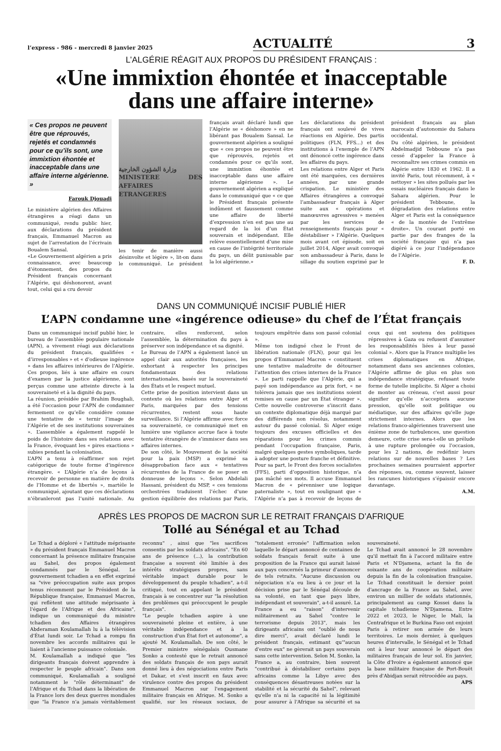l’express - 986 - mercredi 8 janvier 2025
ACTUALITÉ 3
L’ALGÉRIE RÉAGIT AUX PROPOS DU PRÉSIDENT FRANÇAIS :
«Une immixtion éhontée et inacceptable
dans une affaire interne»
« Ces propos ne peuvent être que réprouvés, rejetés et condamnés pour ce qu’ils sont, une immixtion éhontée et inacceptable dans une affaire interne algérienne. »
Farouk Djouadi
Le ministère algérien des Affaires étrangères a réagi dans un communiqué, rendu public hier, aux déclarations du président français, Emmanuel Macron au sujet de l’arrestation de l’écrivain Boualem Sansal.
«Le Gouvernement algérien a pris connaissance, avec beaucoup d’étonnement, des propos du Président français concernant l’Algérie, qui déshonorent, avant tout, celui qui a cru devoir
وزارة الشؤون الخارجية
MINISTERE DES AFFAIRES ETRANGERES
les tenir de manière aussi désinvolte et légère », lit-on dans le communiqué. Le président français avait déclaré lundi que l’Algérie se « déshonore » en ne libérant pas Boualem Sansal. Le gouvernement algérien a souligné que « ces propos ne peuvent être que réprouvés, rejetés et condamnés pour ce qu’ils sont, une immixtion éhontée et inacceptable dans une affaire interne algérienne ». Le gouvernement algérien a expliqué dans le communiqué que « ce que le Président français présente indûment et faussement comme une affaire de liberté d’expression n’en est pas une au regard de la loi d’un État souverain et indépendant. Elle relève essentiellement d’une mise en cause de l’intégrité territoriale du pays, un délit punissable par la loi algérienne.»
Les déclarations du président français ont soulevé de vives réactions en Algérie. Des partis politiques (FLN, FFS...) et des institutions à l’exemple de l’APN ont dénoncé cette ingérence dans les affaires du pays.
Les relations entre Alger et Paris ont été marquées, ces dernières années, par une grande crispation. Le ministère des Affaires étrangères a convoqué l’ambassadeur français à Alger suite aux « opérations et manœuvres agressives » menées par les services de renseignements français pour « déstabiliser » l’Algérie. Quelques mois avant cet épisode, soit en juillet 2014, Alger avait convoqué son ambassadeur à Paris, dans le sillage du soutien exprimé par le président français au plan marocain d’autonomie du Sahara occidental.
Du côté algérien, le président Abdelmadjid Tebboune n’a pas cessé d’appeler la France à reconnaître ses crimes commis en Algérie entre 1830 et 1962. Il a invité Paris, tout récemment, à « nettoyer » les sites pollués par les essais nucléaires français dans le Sahara algérien. Pour le président Tebboune, la dégradation des relations entre Alger et Paris est la conséquence « de la montée de l’extrême droite». Un courant porté en partie par des franges de la société française qui n’a pas digéré à ce jour l’indépendance de l’Algérie.
F. D.
DANS UN COMMUNIQUÉ INCISIF PUBLIÉ HIER
L’APN condamne une «ingérence odieuse» du chef de l’État français
Dans un communiqué incisif publié hier, le bureau de l’assemblée populaire nationale (APN), a vivement réagi aux déclarations du président français, qualifiées « d’irresponsables » et « d’odieuse ingérence » dans les affaires intérieures de l’Algérie. Ces propos, liés à une affaire en cours d’examen par la justice algérienne, sont perçus comme une atteinte directe à la souveraineté et à la dignité du pays.
La réunion, présidée par Brahim Boughali, a été l’occasion pour l’APN de condamner fermement ce qu’elle considère comme une tentative de « ternir l’image de l’Algérie et de ses institutions souveraines ». L’assemblée a également rappelé le poids de l’histoire dans ses relations avec la France, évoquant les « pires exactions » subies pendant la colonisation.
L’APN a tenu à réaffirmer son rejet catégorique de toute forme d’ingérence étrangère. « L’Algérie n’a de leçons à recevoir de personne en matière de droits de l’Homme et de libertés », martèle le communiqué, ajoutant que ces déclarations n’ébranleront pas l’unité nationale. Au contraire, elles renforcent, selon l’assemblée, la détermination du pays à préserver son indépendance et sa dignité.
Le Bureau de l’APN a également lancé un appel clair aux autorités françaises, les exhortant à respecter les principes fondamentaux des relations internationales, basés sur la souveraineté des États et le respect mutuel.
Cette prise de position intervient dans un contexte où les relations entre Alger et Paris, marquées par des tensions récurrentes, restent sous haute surveillance. Si l’Algérie affirme avec force sa souveraineté, ce communiqué met en lumière une vigilance accrue face à toute tentative étrangère de s’immiscer dans ses affaires internes.
De son côté, le Mouvement de la société pour la paix (MSP) a exprimé sa désapprobation face aux « tentatives récurrentes de la France de se poser en donneuse de leçons ». Selon Abdelali Hassani, président du MSP, « ces tensions orchestrées traduisent l’échec d’une gestion équilibrée des relations par Paris, toujours empêtrée dans son passé colonial ».
Même ton indigné chez le Front de libération nationale (FLN), pour qui les propos d’Emmanuel Macron « constituent une tentative maladroite de détourner l’attention des crises internes de la France ». Le parti rappelle que l’Algérie, qui a payé son indépendance au prix fort, « ne tolérera jamais que ses institutions soient remises en cause par un État étranger ». Cette nouvelle controverse s’inscrit dans un contexte diplomatique déjà marqué par des différends non résolus, notamment autour du passé colonial. Si Alger exige toujours des excuses officielles et des réparations pour les crimes commis pendant l’occupation française, Paris, malgré quelques gestes symboliques, tarde à adopter une posture franche et définitive.
Pour sa part, le Front des forces socialistes (FFS), parti d’opposition historique, n’a pas mâché ses mots. Il accuse Emmanuel Macron de « pérenniser une logique paternaliste », tout en soulignant que « l’Algérie n’a pas à recevoir de leçons de ceux qui ont soutenu des politiques répressives à Gaza ou refusent d’assumer les responsabilités liées à leur passé colonial ». Alors que la France multiplie les crises diplomatiques en Afrique, notamment dans ses anciennes colonies, l’Algérie affirme de plus en plus son indépendance stratégique, refusant toute forme de tutelle implicite. Si Alger a choisi de monter au créneau, c’est aussi pour signifier qu’elle n’acceptera aucune pression, qu’elle soit politique ou médiatique, sur des affaires qu’elle juge strictement internes. Alors que les relations franco-algériennes traversent une énième zone de turbulences, une question demeure, cette crise sera-t-elle un prélude à une rupture prolongée ou l’occasion, pour les 2 nations, de redéfinir leurs relations sur de nouvelles bases ? Les prochaines semaines pourraient apporter des réponses, ou, comme souvent, laisser les rancunes historiques s’épaissir encore davantage.
A.M.
APRÈS LES PROPOS DE MACRON SUR LE RETRAIT FRANÇAIS D’AFRIQUE
Tollé au Sénégal et au Tchad
Le Tchad a déploré « l'attitude méprisante » du président français Emmanuel Macron concernant la présence militaire française au Sahel, des propos également condamnés par le Sénégal. Le gouvernement tchadien a en effet exprimé sa "vive préoccupation suite aux propos tenus récemment par le Président de la République française, Emmanuel Macron, qui reflètent une attitude méprisante à l'égard de l'Afrique et des Africains", indique un communiqué du ministre tchadien des Affaires étrangères Abderaman Koulamallah lu à la télévision d'État lundi soir. Le Tchad a rompu fin novembre les accords militaires qui le liaient à l'ancienne puissance coloniale.
M. Koulamallah a indiqué que "les dirigeants français doivent apprendre à respecter le peuple africain". Dans son communiqué, Koulamallah a souligné notamment le "rôle déterminant" de l'Afrique et du Tchad dans la libération de la France lors des deux guerres mondiales que "la France n'a jamais véritablement reconnu" , ainsi que "les sacrifices consentis par les soldats africains". "En 60 ans de présence (...), la contribution française a souvent été limitée à des intérêts stratégiques propres, sans véritable impact durable pour le développement du peuple tchadien", a-t-il critiqué, tout en appelant le président français à se concentrer sur "la résolution des problèmes qui préoccupent le peuple français".
"Le peuple tchadien aspire à une souveraineté pleine et entière, à une véritable indépendance et à la construction d'un État fort et autonome", a ajouté M. Koulamallah. De son côté, le Premier ministre sénégalais Ousmane Sonko a contesté que le retrait annoncé des soldats français de son pays aurait donné lieu à des négociations entre Paris et Dakar, et s'est inscrit en faux avec virulence contre des propos du président Emmanuel Macron sur l'engagement militaire français en Afrique. M. Sonko a qualifié, sur les réseaux sociaux, de "totalement erronée" l'affirmation selon laquelle le départ annoncé de centaines de soldats français ferait suite à une proposition de la France qui aurait laissé aux pays concernés la primeur d'annoncer de tels retraits. "Aucune discussion ou négociation n'a eu lieu à ce jour et la décision prise par le Sénégal découle de sa volonté, en tant que pays libre, indépendant et souverain", a-t-il assuré. La France a eu "raison" d'intervenir militairement au Sahel "contre le terrorisme depuis 2013", mais les dirigeants africains ont "oublié de nous dire merci", avait déclaré lundi le président français, estimant qu'"aucun d'entre eux" ne gèrerait un pays souverain sans cette intervention. Selon M. Sonko, la France a, au contraire, bien souvent "contribué à déstabiliser certains pays africains comme la Libye avec des conséquences désastreuses notées sur la stabilité et la sécurité du Sahel", relevant qu'elle n'a ni la capacité ni la légitimité pour assurer à l'Afrique sa sécurité et sa souveraineté.
Le Tchad avait annoncé le 28 novembre qu'il mettait fin à l'accord militaire entre Paris et N'Djamena, actant la fin de soixante ans de coopération militaire depuis la fin de la colonisation française. Le Tchad constituait le dernier point d'ancrage de la France au Sahel, avec environ un millier de soldats stationnés, principalement au camp Kossei dans la capitale tchadienne N'Djamena. Entre 2022 et 2023, le Niger, le Mali, la Centrafrique et le Burkina Faso ont enjoint Paris à retirer son armée de leurs territoires. Le mois dernier, à quelques heures d'intervalle, le Sénégal et le Tchad ont à leur tour annoncé le départ des militaires français de leur sol. En janvier, la Côte d'Ivoire a également annoncé que la base militaire française de Port-Bouët près d'Abidjan serait rétrocédée au pays.
APS